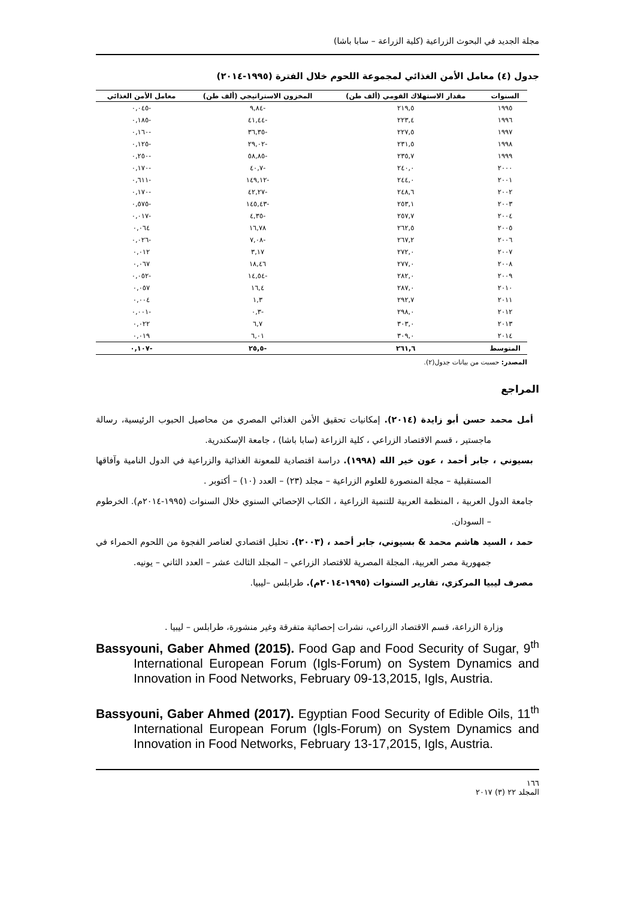مجلة الجديد في البحوث الزراعية (كلية الزراعة – سابا باشا)
جدول (٤) معامل الأمن الغذائي لمجموعة اللحوم خلال الفترة (١٩٩٥-٢٠١٤)
| السنوات | مقدار الاستهلاك القومي (ألف طن) | المخزون الاستراتيجي (ألف طن) | معامل الأمن الغذائي |
| --- | --- | --- | --- |
| ١٩٩٥ | ٢١٩,٥ | -٩,٨٤ | -٠,٠٤٥ |
| ١٩٩٦ | ٢٢٣,٤ | -٤١,٤٤ | -٠,١٨٥ |
| ١٩٩٧ | ٢٢٧,٥ | -٣٦,٣٥ | -٠,١٦٠ |
| ١٩٩٨ | ٢٣١,٥ | -٢٩,٠٢ | -٠,١٢٥ |
| ١٩٩٩ | ٢٣٥,٧ | -٥٨,٨٥ | -٠,٢٥٠ |
| ٢٠٠٠ | ٢٤٠,٠ | -٤٠,٧ | -٠,١٧٠ |
| ٢٠٠١ | ٢٤٤,٠ | -١٤٩,١٢ | -٠,٦١١ |
| ٢٠٠٢ | ٢٤٨,٦ | -٤٢,٢٧ | -٠,١٧٠ |
| ٢٠٠٣ | ٢٥٣,١ | -١٤٥,٤٣ | -٠,٥٧٥ |
| ٢٠٠٤ | ٢٥٧,٧ | -٤,٣٥ | -٠,٠١٧ |
| ٢٠٠٥ | ٢٦٢,٥ | ١٦,٧٨ | ٠,٠٦٤ |
| ٢٠٠٦ | ٢٦٧,٢ | -٧,٠٨ | -٠,٠٢٦ |
| ٢٠٠٧ | ٢٧٢,٠ | ٣,١٧ | ٠,٠١٢ |
| ٢٠٠٨ | ٢٧٧,٠ | ١٨,٤٦ | ٠,٠٦٧ |
| ٢٠٠٩ | ٢٨٢,٠ | -١٤,٥٤ | -٠,٠٥٢ |
| ٢٠١٠ | ٢٨٧,٠ | ١٦,٤ | ٠,٠٥٧ |
| ٢٠١١ | ٢٩٢,٧ | ١,٣ | ٠,٠٠٤ |
| ٢٠١٢ | ٢٩٨,٠ | -٠,٣ | -٠,٠٠١ |
| ٢٠١٣ | ٣٠٣,٠ | ٦,٧ | ٠,٠٢٢ |
| ٢٠١٤ | ٣٠٩,٠ | ٦,٠١ | ٠,٠١٩ |
| المتوسط | ٢٦١,٦ | -٢٥,٥ | -٠,١٠٧ |
المصدر: حسبت من بيانات جدول(٢).
المراجع
أمل محمد حسن أبو زايدة (٢٠١٤). إمكانيات تحقيق الأمن الغذائي المصري من محاصيل الحبوب الرئيسية، رسالة ماجستير ، قسم الاقتصاد الزراعي ، كلية الزراعة (سابا باشا) ، جامعة الإسكندرية.
بسيوني ، جابر أحمد ، عون خير الله (١٩٩٨). دراسة اقتصادية للمعونة الغذائية والزراعية في الدول النامية وآفاقها المستقبلية – مجلة المنصورة للعلوم الزراعية – مجلد (٢٣) – العدد (١٠) – أكتوبر .
جامعة الدول العربية ، المنظمة العربية للتنمية الزراعية ، الكتاب الإحصائي السنوي خلال السنوات (١٩٩٥-٢٠١٤م). الخرطوم – السودان.
حمد ، السيد هاشم محمد & بسيوني، جابر أحمد ، (٢٠٠٣). تحليل اقتصادي لعناصر الفجوة من اللحوم الحمراء في جمهورية مصر العربية، المجلة المصرية للاقتصاد الزراعي – المجلد الثالث عشر – العدد الثاني – يونيه.
مصرف ليبيا المركزي، تقارير السنوات (١٩٩٥-٢٠١٤م). طرابلس –ليبيا.
وزارة الزراعة، قسم الاقتصاد الزراعي، نشرات إحصائية متفرقة وغير منشورة، طرابلس – ليبيا .
Bassyouni, Gaber Ahmed (2015). Food Gap and Food Security of Sugar, 9<sup>th</sup> International European Forum (Igls-Forum) on System Dynamics and Innovation in Food Networks, February 09-13,2015, Igls, Austria.
Bassyouni, Gaber Ahmed (2017). Egyptian Food Security of Edible Oils, 11<sup>th</sup> International European Forum (Igls-Forum) on System Dynamics and Innovation in Food Networks, February 13-17,2015, Igls, Austria.
١٦٦
المجلد ٢٢ (٣) ٢٠١٧